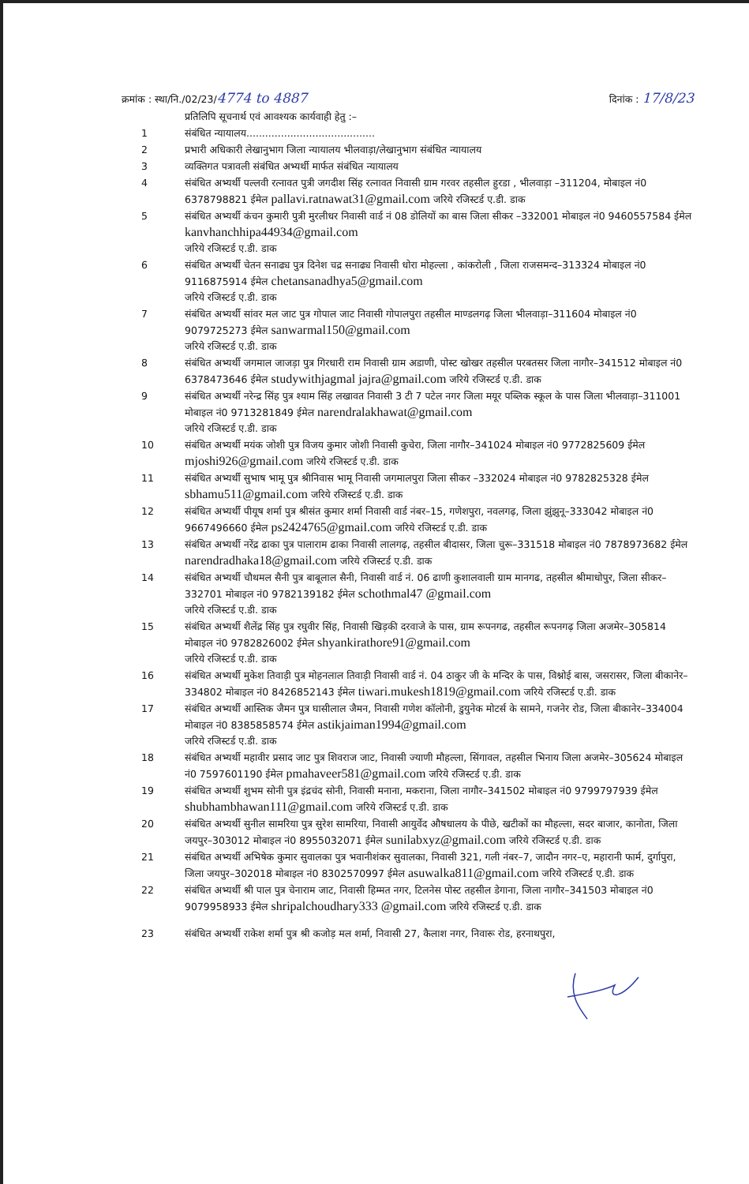क्रमांक : स्था/नि./02/23/4774 to 4887
दिनांक : 17/8/23
प्रतिलिपि सूचनार्थ एवं आवश्यक कार्यवाही हेतु :–
1 संबंधित न्यायालय.........................................
2 प्रभारी अधिकारी लेखानुभाग जिला न्यायालय भीलवाड़ा/लेखानुभाग संबंधित न्यायालय
3 व्यक्तिगत पत्रावली संबंधित अभ्यर्थी मार्फत संबंधित न्यायालय
4 संबंधित अभ्यर्थी पल्लवी रत्नावत पुत्री जगदीश सिंह रत्नावत निवासी ग्राम गरवर तहसील हुरडा , भीलवाड़ा –311204, मोबाइल नं0 6378798821 ईमेल pallavi.ratnawat31@gmail.com जरिये रजिस्टर्ड ए.डी. डाक
5 संबंधित अभ्यर्थी कंचन कुमारी पुत्री मुरलीधर निवासी वार्ड नं 08 डोलियों का बास जिला सीकर –332001 मोबाइल नं0 9460557584 ईमेल kanvhanchhipa44934@gmail.com
जरिये रजिस्टर्ड ए.डी. डाक
6 संबंधित अभ्यर्थी चेतन सनाढ्य पुत्र दिनेश चद्र सनाढ्य निवासी धोरा मोहल्ला , कांकरोली , जिला राजसमन्द–313324 मोबाइल नं0 9116875914 ईमेल chetansanadhya5@gmail.com
जरिये रजिस्टर्ड ए.डी. डाक
7 संबंधित अभ्यर्थी सांवर मल जाट पुत्र गोपाल जाट निवासी गोपालपुरा तहसील माण्डलगढ़ जिला भीलवाड़ा–311604 मोबाइल नं0 9079725273 ईमेल sanwarmal150@gmail.com
जरिये रजिस्टर्ड ए.डी. डाक
8 संबंधित अभ्यर्थी जगमाल जाजड़ा पुत्र गिरधारी राम निवासी ग्राम अडाणी, पोस्ट खोखर तहसील परबतसर जिला नागौर–341512 मोबाइल नं0 6378473646 ईमेल studywithjagmal jajra@gmail.com जरिये रजिस्टर्ड ए.डी. डाक
9 संबंधित अभ्यर्थी नरेन्द्र सिंह पुत्र श्याम सिंह लखावत निवासी 3 टी 7 पटेल नगर जिला मयूर पब्लिक स्कूल के पास जिला भीलवाड़ा–311001 मोबाइल नं0 9713281849 ईमेल narendralakhawat@gmail.com
जरिये रजिस्टर्ड ए.डी. डाक
10 संबंधित अभ्यर्थी मयंक जोशी पुत्र विजय कुमार जोशी निवासी कुचेरा, जिला नागौर–341024 मोबाइल नं0 9772825609 ईमेल mjoshi926@gmail.com जरिये रजिस्टर्ड ए.डी. डाक
11 संबंधित अभ्यर्थी सुभाष भामू पुत्र श्रीनिवास भामू निवासी जगमालपुरा जिला सीकर –332024 मोबाइल नं0 9782825328 ईमेल sbhamu511@gmail.com जरिये रजिस्टर्ड ए.डी. डाक
12 संबंधित अभ्यर्थी पीयूष शर्मा पुत्र श्रीसंत कुमार शर्मा निवासी वार्ड नंबर–15, गणेशपुरा, नवलगढ़, जिला झुंझुनू–333042 मोबाइल नं0 9667496660 ईमेल ps2424765@gmail.com जरिये रजिस्टर्ड ए.डी. डाक
13 संबंधित अभ्यर्थी नरेंद्र ढाका पुत्र पालाराम ढाका निवासी लालगढ़, तहसील बीदासर, जिला चुरू–331518 मोबाइल नं0 7878973682 ईमेल narendradhaka18@gmail.com जरिये रजिस्टर्ड ए.डी. डाक
14 संबंधित अभ्यर्थी चौथमल सैनी पुत्र बाबूलाल सैनी, निवासी वार्ड नं. 06 ढाणी कुशालवाली ग्राम मानगढ, तहसील श्रीमाधोपुर, जिला सीकर–332701 मोबाइल नं0 9782139182 ईमेल schothmal47 @gmail.com
जरिये रजिस्टर्ड ए.डी. डाक
15 संबंधित अभ्यर्थी शैलेंद्र सिंह पुत्र रघुवीर सिंह, निवासी खिड़की दरवाजे के पास, ग्राम रूपनगढ, तहसील रूपनगढ़ जिला अजमेर–305814 मोबाइल नं0 9782826002 ईमेल shyankirathore91@gmail.com
जरिये रजिस्टर्ड ए.डी. डाक
16 संबंधित अभ्यर्थी मुकेश तिवाड़ी पुत्र मोहनलाल तिवाड़ी निवासी वार्ड नं. 04 ठाकुर जी के मन्दिर के पास, विश्नोई बास, जसरासर, जिला बीकानेर–334802 मोबाइल नं0 8426852143 ईमेल tiwari.mukesh1819@gmail.com जरिये रजिस्टर्ड ए.डी. डाक
17 संबंधित अभ्यर्थी आस्तिक जैमन पुत्र घासीलाल जैमन, निवासी गणेश कॉलोनी, डुयुनेक मोटर्स के सामने, गजनेर रोड, जिला बीकानेर–334004 मोबाइल नं0 8385858574 ईमेल astikjaiman1994@gmail.com
जरिये रजिस्टर्ड ए.डी. डाक
18 संबंधित अभ्यर्थी महावीर प्रसाद जाट पुत्र शिवराज जाट, निवासी ज्याणी मौहल्ला, सिंगावल, तहसील भिनाय जिला अजमेर–305624 मोबाइल नं0 7597601190 ईमेल pmahaveer581@gmail.com जरिये रजिस्टर्ड ए.डी. डाक
19 संबंधित अभ्यर्थी शुभम सोनी पुत्र इंद्रचंद सोनी, निवासी मनाना, मकराना, जिला नागौर–341502 मोबाइल नं0 9799797939 ईमेल shubhambhawan111@gmail.com जरिये रजिस्टर्ड ए.डी. डाक
20 संबंधित अभ्यर्थी सुनील सामरिया पुत्र सुरेश सामरिया, निवासी आयुर्वेद औषधालय के पीछे, खटीकों का मौहल्ला, सदर बाजार, कानोता, जिला जयपुर–303012 मोबाइल नं0 8955032071 ईमेल sunilabxyz@gmail.com जरिये रजिस्टर्ड ए.डी. डाक
21 संबंधित अभ्यर्थी अभिषेक कुमार सुवालका पुत्र भवानीशंकर सुवालका, निवासी 321, गली नंबर–7, जादौन नगर–ए, महारानी फार्म, दुर्गापुरा, जिला जयपुर–302018 मोबाइल नं0 8302570997 ईमेल asuwalka811@gmail.com जरिये रजिस्टर्ड ए.डी. डाक
22 संबंधित अभ्यर्थी श्री पाल पुत्र चेनाराम जाट, निवासी हिम्मत नगर, टिलनेस पोस्ट तहसील डेगाना, जिला नागौर–341503 मोबाइल नं0 9079958933 ईमेल shripalchoudhary333 @gmail.com जरिये रजिस्टर्ड ए.डी. डाक
23 संबंधित अभ्यर्थी राकेश शर्मा पुत्र श्री कजोड़ मल शर्मा, निवासी 27, कैलाश नगर, निवारू रोड, हरनाथपुरा,